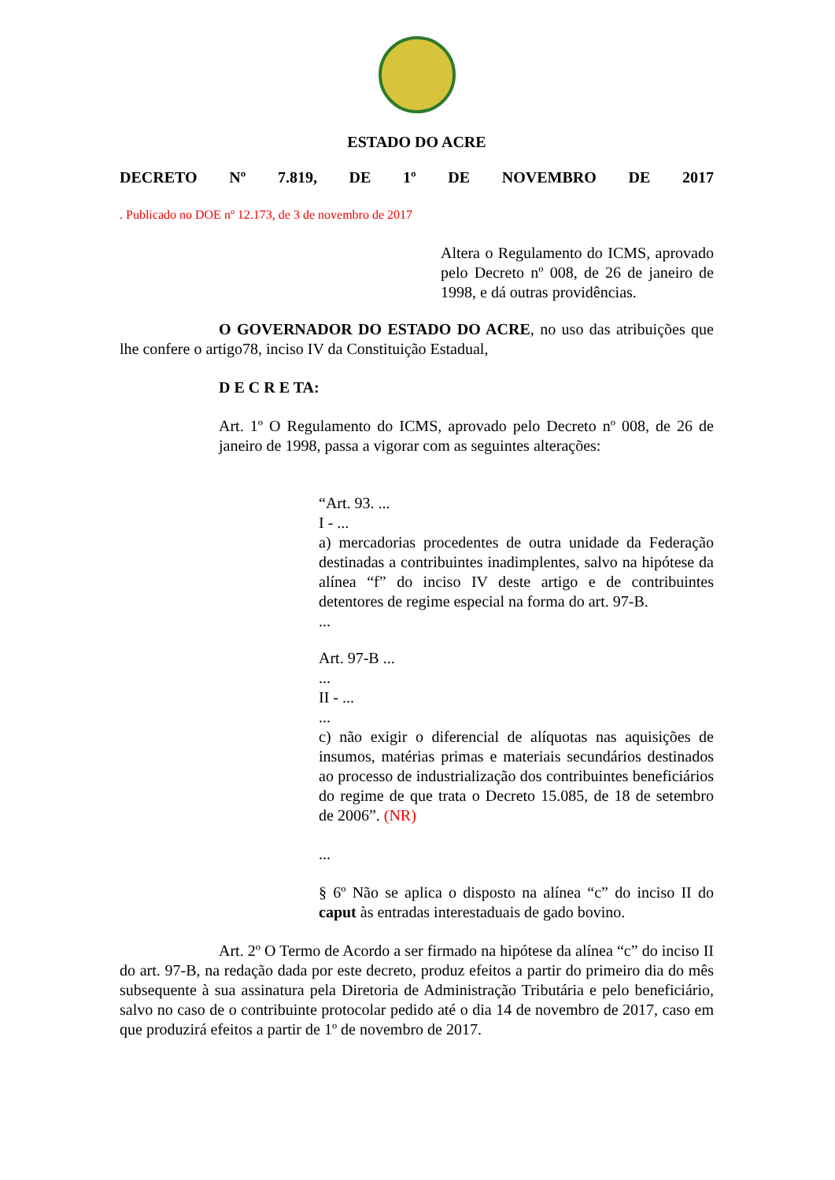ESTADO DO ACRE
DECRETO Nº 7.819, DE 1º DE NOVEMBRO DE 2017
. Publicado no DOE nº 12.173, de 3 de novembro de 2017
Altera o Regulamento do ICMS, aprovado pelo Decreto nº 008, de 26 de janeiro de 1998, e dá outras providências.
O GOVERNADOR DO ESTADO DO ACRE, no uso das atribuições que lhe confere o artigo78, inciso IV da Constituição Estadual,
D E C R E TA:
Art. 1º O Regulamento do ICMS, aprovado pelo Decreto nº 008, de 26 de janeiro de 1998, passa a vigorar com as seguintes alterações:
“Art. 93. ...
I - ...
a) mercadorias procedentes de outra unidade da Federação destinadas a contribuintes inadimplentes, salvo na hipótese da alínea “f” do inciso IV deste artigo e de contribuintes detentores de regime especial na forma do art. 97-B.
...
Art. 97-B ...
...
II - ...
...
c) não exigir o diferencial de alíquotas nas aquisições de insumos, matérias primas e materiais secundários destinados ao processo de industrialização dos contribuintes beneficiários do regime de que trata o Decreto 15.085, de 18 de setembro de 2006”. (NR)
...
§ 6º Não se aplica o disposto na alínea “c” do inciso II do caput às entradas interestaduais de gado bovino.
Art. 2º O Termo de Acordo a ser firmado na hipótese da alínea “c” do inciso II do art. 97-B, na redação dada por este decreto, produz efeitos a partir do primeiro dia do mês subsequente à sua assinatura pela Diretoria de Administração Tributária e pelo beneficiário, salvo no caso de o contribuinte protocolar pedido até o dia 14 de novembro de 2017, caso em que produzirá efeitos a partir de 1º de novembro de 2017.